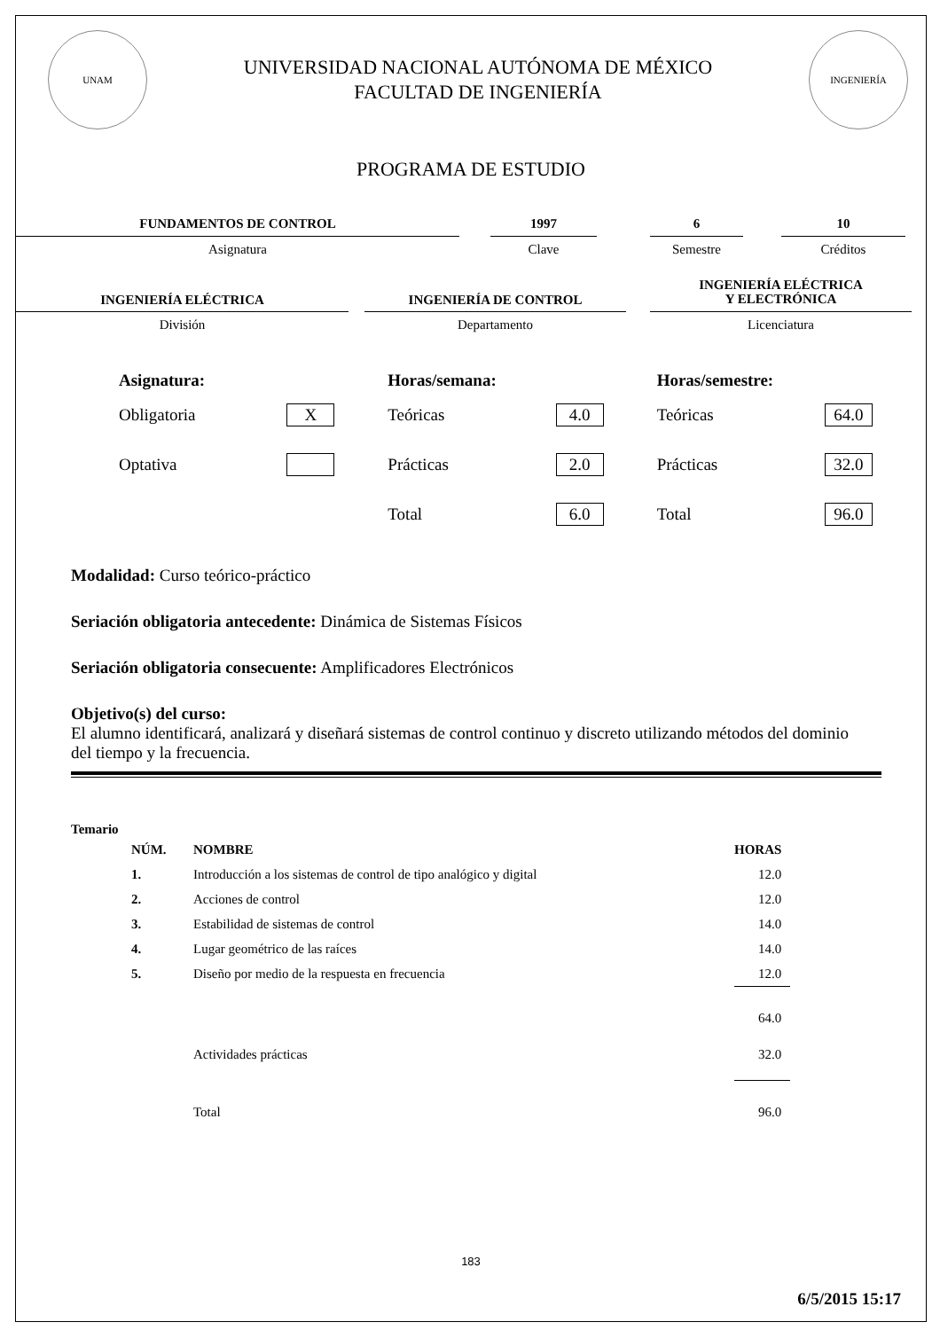UNAM
UNIVERSIDAD NACIONAL AUTÓNOMA DE MÉXICO
FACULTAD DE INGENIERÍA
INGENIERÍA
PROGRAMA DE ESTUDIO
FUNDAMENTOS DE CONTROL
Asignatura
1997
Clave
6
Semestre
10
Créditos
INGENIERÍA ELÉCTRICA
División
INGENIERÍA DE CONTROL
Departamento
INGENIERÍA ELÉCTRICA
Y ELECTRÓNICA
Licenciatura
Asignatura:
Obligatoria X
Optativa
Horas/semana:
Teóricas 4.0
Prácticas 2.0
Total 6.0
Horas/semestre:
Teóricas 64.0
Prácticas 32.0
Total 96.0
Modalidad: Curso teórico-práctico
Seriación obligatoria antecedente: Dinámica de Sistemas Físicos
Seriación obligatoria consecuente: Amplificadores Electrónicos
Objetivo(s) del curso:
El alumno identificará, analizará y diseñará sistemas de control continuo y discreto utilizando métodos del dominio del tiempo y la frecuencia.
Temario
| NÚM. | NOMBRE | HORAS |
| --- | --- | --- |
| 1. | Introducción a los sistemas de control de tipo analógico y digital | 12.0 |
| 2. | Acciones de control | 12.0 |
| 3. | Estabilidad de sistemas de control | 14.0 |
| 4. | Lugar geométrico de las raíces | 14.0 |
| 5. | Diseño por medio de la respuesta en frecuencia | 12.0 |
| | | 64.0 |
| | Actividades prácticas | 32.0 |
| | Total | 96.0 |
183
6/5/2015 15:17